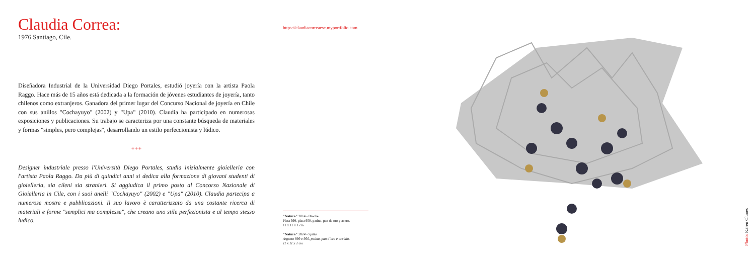Claudia Correa:
1976 Santiago, Cile.
Diseñadora Industrial de la Universidad Diego Portales, estudió joyería con la artista Paola Raggo. Hace más de 15 años está dedicada a la formación de jóvenes estudiantes de joyería, tanto chilenos como extranjeros. Ganadora del primer lugar del Concurso Nacional de joyería en Chile con sus anillos "Cochayuyo" (2002) y "Upa" (2010). Claudia ha participado en numerosas exposiciones y publicaciones. Su trabajo se caracteriza por una constante búsqueda de materiales y formas "simples, pero complejas", desarrollando un estilo perfeccionista y lúdico.
+++
Designer industriale presso l'Università Diego Portales, studia inizialmente gioielleria con l'artista Paola Raggo. Da più di quindici anni si dedica alla formazione di giovani studenti di gioielleria, sia cileni sia stranieri. Si aggiudica il primo posto al Concorso Nazionale di Gioielleria in Cile, con i suoi anelli "Cochayuyo" (2002) e "Upa" (2010). Claudia partecipa a numerose mostre e pubblicazioni. Il suo lavoro è caratterizzato da una costante ricerca di materiali e forme "semplici ma complesse", che creano uno stile perfezionista e al tempo stesso ludico.
https://claudiacorreaesc.myportfolio.com
"Natura" 2014 - Broche
Plata 999, plata 950, patina, pan de oro y acero.
11 x 11 x 1 cm
"Natura" 2014 - Spilla
Argento 999 e 950, patina, pan d´oro e acciaio.
11 x 11 x 1 cm
Photo: Karen Clunes